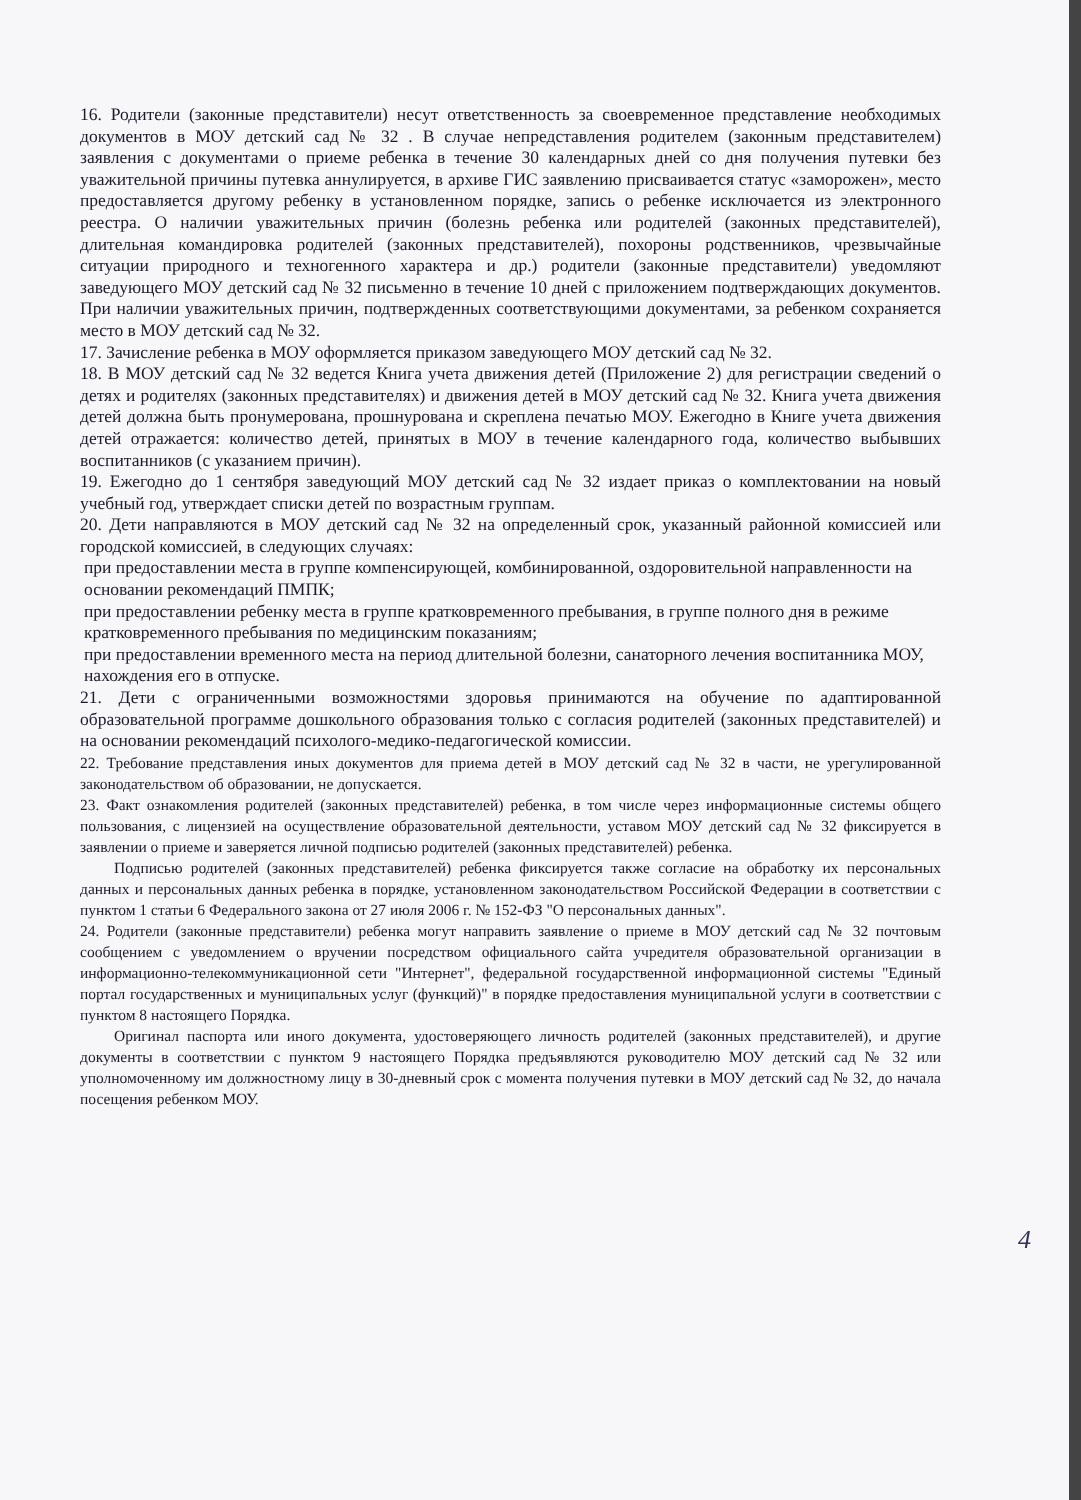16. Родители (законные представители) несут ответственность за своевременное представление необходимых документов в МОУ детский сад № 32 . В случае непредставления родителем (законным представителем) заявления с документами о приеме ребенка в течение 30 календарных дней со дня получения путевки без уважительной причины путевка аннулируется, в архиве ГИС заявлению присваивается статус «заморожен», место предоставляется другому ребенку в установленном порядке, запись о ребенке исключается из электронного реестра. О наличии уважительных причин (болезнь ребенка или родителей (законных представителей), длительная командировка родителей (законных представителей), похороны родственников, чрезвычайные ситуации природного и техногенного характера и др.) родители (законные представители) уведомляют заведующего МОУ детский сад № 32 письменно в течение 10 дней с приложением подтверждающих документов. При наличии уважительных причин, подтвержденных соответствующими документами, за ребенком сохраняется место в МОУ детский сад № 32.
17. Зачисление ребенка в МОУ оформляется приказом заведующего МОУ детский сад № 32.
18. В МОУ детский сад № 32 ведется Книга учета движения детей (Приложение 2) для регистрации сведений о детях и родителях (законных представителях) и движения детей в МОУ детский сад № 32. Книга учета движения детей должна быть пронумерована, прошнурована и скреплена печатью МОУ. Ежегодно в Книге учета движения детей отражается: количество детей, принятых в МОУ в течение календарного года, количество выбывших воспитанников (с указанием причин).
19. Ежегодно до 1 сентября заведующий МОУ детский сад № 32 издает приказ о комплектовании на новый учебный год, утверждает списки детей по возрастным группам.
20. Дети направляются в МОУ детский сад № 32 на определенный срок, указанный районной комиссией или городской комиссией, в следующих случаях:
при предоставлении места в группе компенсирующей, комбинированной, оздоровительной направленности на основании рекомендаций ПМПК;
при предоставлении ребенку места в группе кратковременного пребывания, в группе полного дня в режиме кратковременного пребывания по медицинским показаниям;
при предоставлении временного места на период длительной болезни, санаторного лечения воспитанника МОУ, нахождения его в отпуске.
21. Дети с ограниченными возможностями здоровья принимаются на обучение по адаптированной образовательной программе дошкольного образования только с согласия родителей (законных представителей) и на основании рекомендаций психолого-медико-педагогической комиссии.
22. Требование представления иных документов для приема детей в МОУ детский сад № 32 в части, не урегулированной законодательством об образовании, не допускается.
23. Факт ознакомления родителей (законных представителей) ребенка, в том числе через информационные системы общего пользования, с лицензией на осуществление образовательной деятельности, уставом МОУ детский сад № 32 фиксируется в заявлении о приеме и заверяется личной подписью родителей (законных представителей) ребенка.
Подписью родителей (законных представителей) ребенка фиксируется также согласие на обработку их персональных данных и персональных данных ребенка в порядке, установленном законодательством Российской Федерации в соответствии с пунктом 1 статьи 6 Федерального закона от 27 июля 2006 г. № 152-ФЗ "О персональных данных".
24. Родители (законные представители) ребенка могут направить заявление о приеме в МОУ детский сад № 32 почтовым сообщением с уведомлением о вручении посредством официального сайта учредителя образовательной организации в информационно-телекоммуникационной сети "Интернет", федеральной государственной информационной системы "Единый портал государственных и муниципальных услуг (функций)" в порядке предоставления муниципальной услуги в соответствии с пунктом 8 настоящего Порядка.
Оригинал паспорта или иного документа, удостоверяющего личность родителей (законных представителей), и другие документы в соответствии с пунктом 9 настоящего Порядка предъявляются руководителю МОУ детский сад № 32 или уполномоченному им должностному лицу в 30-дневный срок с момента получения путевки в МОУ детский сад № 32, до начала посещения ребенком МОУ.
4